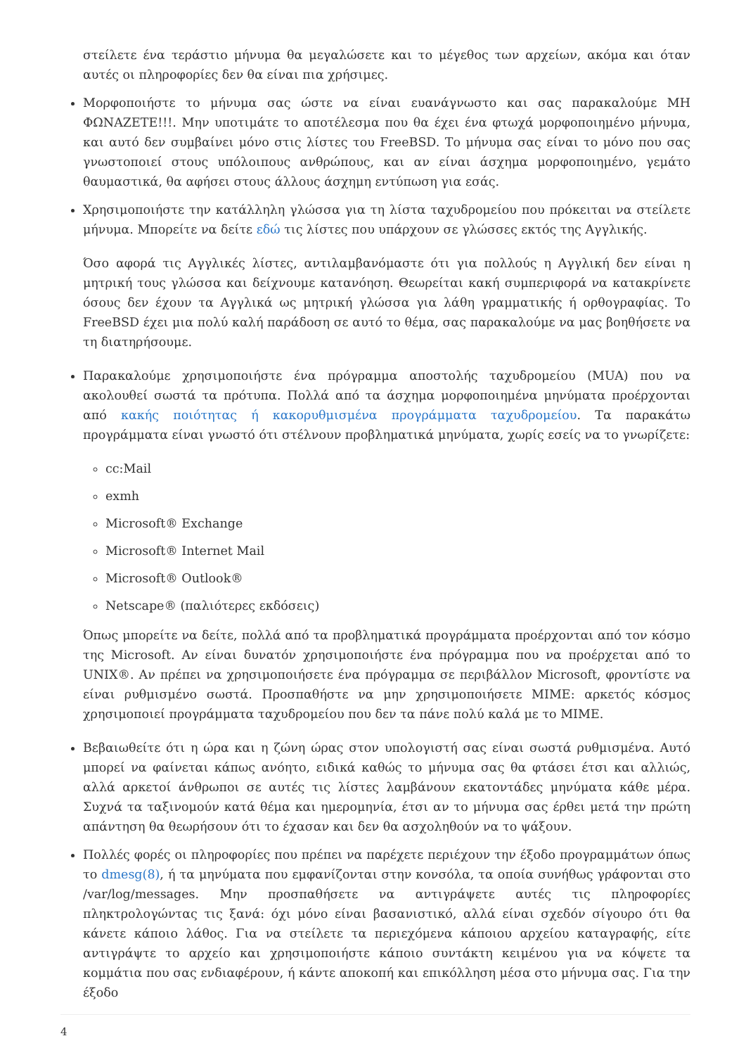στείλετε ένα τεράστιο μήνυμα θα μεγαλώσετε και το μέγεθος των αρχείων, ακόμα και όταν αυτές οι πληροφορίες δεν θα είναι πια χρήσιμες.
Μορφοποιήστε το μήνυμα σας ώστε να είναι ευανάγνωστο και σας παρακαλούμε ΜΗ ΦΩΝΑΖΕΤΕ!!!. Μην υποτιμάτε το αποτέλεσμα που θα έχει ένα φτωχά μορφοποιημένο μήνυμα, και αυτό δεν συμβαίνει μόνο στις λίστες του FreeBSD. Το μήνυμα σας είναι το μόνο που σας γνωστοποιεί στους υπόλοιπους ανθρώπους, και αν είναι άσχημα μορφοποιημένο, γεμάτο θαυμαστικά, θα αφήσει στους άλλους άσχημη εντύπωση για εσάς.
Χρησιμοποιήστε την κατάλληλη γλώσσα για τη λίστα ταχυδρομείου που πρόκειται να στείλετε μήνυμα. Μπορείτε να δείτε εδώ τις λίστες που υπάρχουν σε γλώσσες εκτός της Αγγλικής.
Όσο αφορά τις Αγγλικές λίστες, αντιλαμβανόμαστε ότι για πολλούς η Αγγλική δεν είναι η μητρική τους γλώσσα και δείχνουμε κατανόηση. Θεωρείται κακή συμπεριφορά να κατακρίνετε όσους δεν έχουν τα Αγγλικά ως μητρική γλώσσα για λάθη γραμματικής ή ορθογραφίας. Το FreeBSD έχει μια πολύ καλή παράδοση σε αυτό το θέμα, σας παρακαλούμε να μας βοηθήσετε να τη διατηρήσουμε.
Παρακαλούμε χρησιμοποιήστε ένα πρόγραμμα αποστολής ταχυδρομείου (MUA) που να ακολουθεί σωστά τα πρότυπα. Πολλά από τα άσχημα μορφοποιημένα μηνύματα προέρχονται από κακής ποιότητας ή κακορυθμισμένα προγράμματα ταχυδρομείου. Τα παρακάτω προγράμματα είναι γνωστό ότι στέλνουν προβληματικά μηνύματα, χωρίς εσείς να το γνωρίζετε:
cc:Mail
exmh
Microsoft® Exchange
Microsoft® Internet Mail
Microsoft® Outlook®
Netscape® (παλιότερες εκδόσεις)
Όπως μπορείτε να δείτε, πολλά από τα προβληματικά προγράμματα προέρχονται από τον κόσμο της Microsoft. Αν είναι δυνατόν χρησιμοποιήστε ένα πρόγραμμα που να προέρχεται από το UNIX®. Αν πρέπει να χρησιμοποιήσετε ένα πρόγραμμα σε περιβάλλον Microsoft, φροντίστε να είναι ρυθμισμένο σωστά. Προσπαθήστε να μην χρησιμοποιήσετε MIME: αρκετός κόσμος χρησιμοποιεί προγράμματα ταχυδρομείου που δεν τα πάνε πολύ καλά με το MIME.
Βεβαιωθείτε ότι η ώρα και η ζώνη ώρας στον υπολογιστή σας είναι σωστά ρυθμισμένα. Αυτό μπορεί να φαίνεται κάπως ανόητο, ειδικά καθώς το μήνυμα σας θα φτάσει έτσι και αλλιώς, αλλά αρκετοί άνθρωποι σε αυτές τις λίστες λαμβάνουν εκατοντάδες μηνύματα κάθε μέρα. Συχνά τα ταξινομούν κατά θέμα και ημερομηνία, έτσι αν το μήνυμα σας έρθει μετά την πρώτη απάντηση θα θεωρήσουν ότι το έχασαν και δεν θα ασχοληθούν να το ψάξουν.
Πολλές φορές οι πληροφορίες που πρέπει να παρέχετε περιέχουν την έξοδο προγραμμάτων όπως το dmesg(8), ή τα μηνύματα που εμφανίζονται στην κονσόλα, τα οποία συνήθως γράφονται στο /var/log/messages. Μην προσπαθήσετε να αντιγράψετε αυτές τις πληροφορίες πληκτρολογώντας τις ξανά: όχι μόνο είναι βασανιστικό, αλλά είναι σχεδόν σίγουρο ότι θα κάνετε κάποιο λάθος. Για να στείλετε τα περιεχόμενα κάποιου αρχείου καταγραφής, είτε αντιγράψτε το αρχείο και χρησιμοποιήστε κάποιο συντάκτη κειμένου για να κόψετε τα κομμάτια που σας ενδιαφέρουν, ή κάντε αποκοπή και επικόλληση μέσα στο μήνυμα σας. Για την έξοδο
4